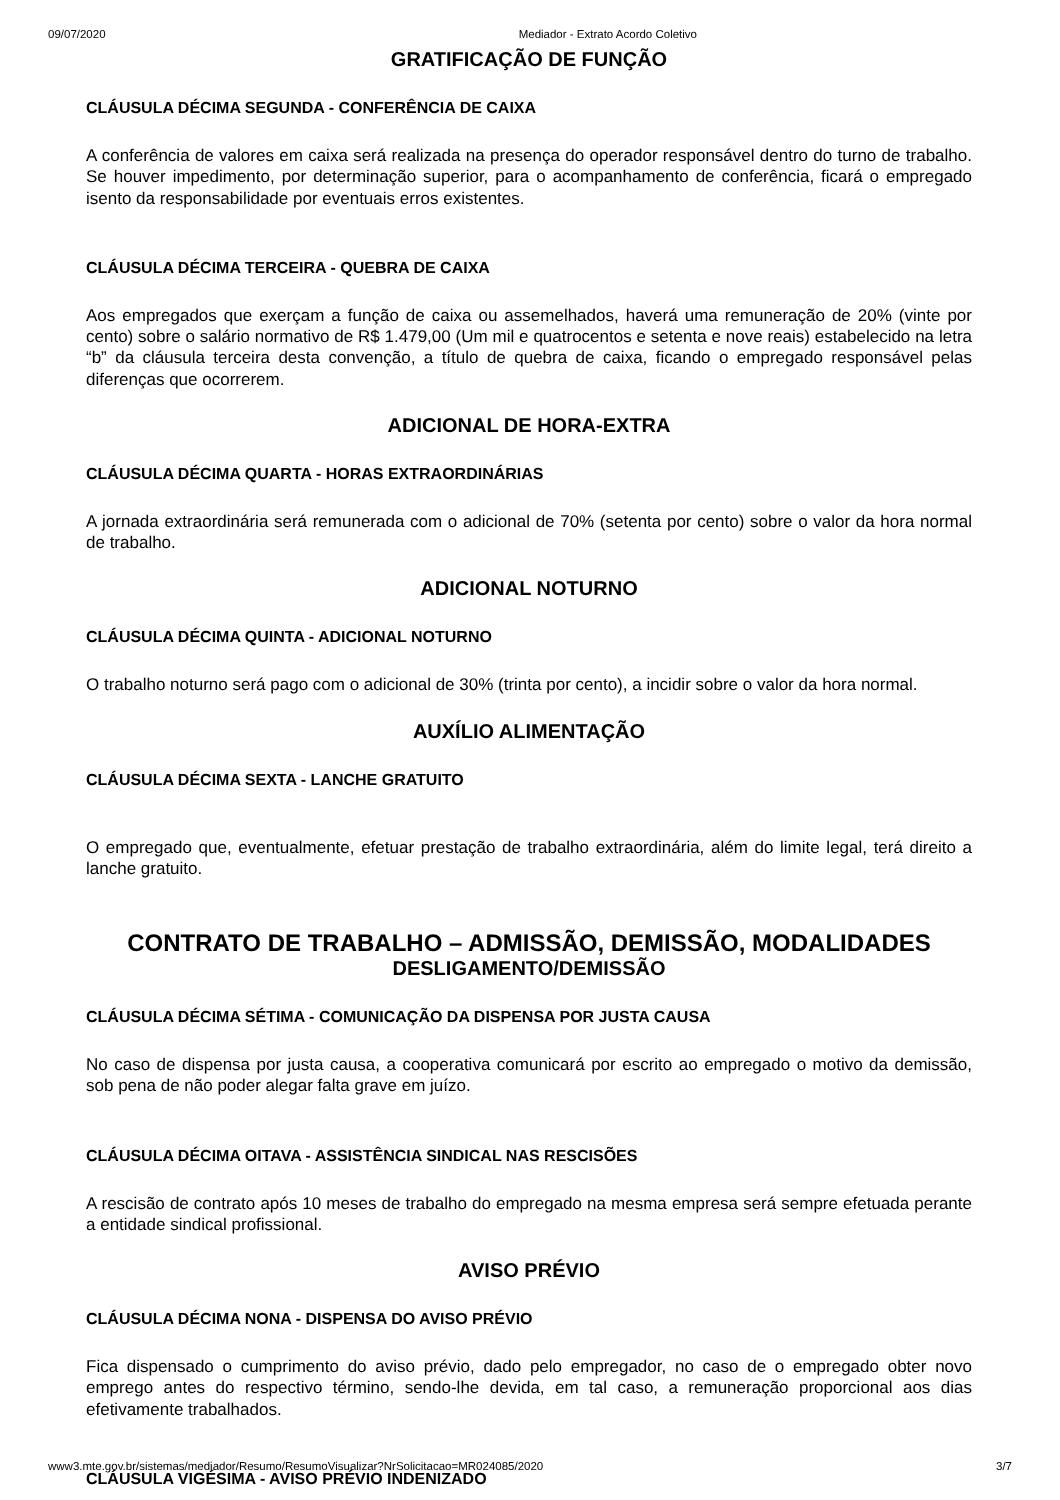09/07/2020 Mediador - Extrato Acordo Coletivo
GRATIFICAÇÃO DE FUNÇÃO
CLÁUSULA DÉCIMA SEGUNDA - CONFERÊNCIA DE CAIXA
A conferência de valores em caixa será realizada na presença do operador responsável dentro do turno de trabalho. Se houver impedimento, por determinação superior, para o acompanhamento de conferência, ficará o empregado isento da responsabilidade por eventuais erros existentes.
CLÁUSULA DÉCIMA TERCEIRA - QUEBRA DE CAIXA
Aos empregados que exerçam a função de caixa ou assemelhados, haverá uma remuneração de 20% (vinte por cento) sobre o salário normativo de R$ 1.479,00 (Um mil e quatrocentos e setenta e nove reais) estabelecido na letra “b” da cláusula terceira desta convenção, a título de quebra de caixa, ficando o empregado responsável pelas diferenças que ocorrerem.
ADICIONAL DE HORA-EXTRA
CLÁUSULA DÉCIMA QUARTA - HORAS EXTRAORDINÁRIAS
A jornada extraordinária será remunerada com o adicional de 70% (setenta por cento) sobre o valor da hora normal de trabalho.
ADICIONAL NOTURNO
CLÁUSULA DÉCIMA QUINTA - ADICIONAL NOTURNO
O trabalho noturno será pago com o adicional de 30% (trinta por cento), a incidir sobre o valor da hora normal.
AUXÍLIO ALIMENTAÇÃO
CLÁUSULA DÉCIMA SEXTA - LANCHE GRATUITO
O empregado que, eventualmente, efetuar prestação de trabalho extraordinária, além do limite legal, terá direito a lanche gratuito.
CONTRATO DE TRABALHO – ADMISSÃO, DEMISSÃO, MODALIDADES
DESLIGAMENTO/DEMISSÃO
CLÁUSULA DÉCIMA SÉTIMA - COMUNICAÇÃO DA DISPENSA POR JUSTA CAUSA
No caso de dispensa por justa causa, a cooperativa comunicará por escrito ao empregado o motivo da demissão, sob pena de não poder alegar falta grave em juízo.
CLÁUSULA DÉCIMA OITAVA - ASSISTÊNCIA SINDICAL NAS RESCISÕES
A rescisão de contrato após 10 meses de trabalho do empregado na mesma empresa será sempre efetuada perante a entidade sindical profissional.
AVISO PRÉVIO
CLÁUSULA DÉCIMA NONA - DISPENSA DO AVISO PRÉVIO
Fica dispensado o cumprimento do aviso prévio, dado pelo empregador, no caso de o empregado obter novo emprego antes do respectivo término, sendo-lhe devida, em tal caso, a remuneração proporcional aos dias efetivamente trabalhados.
CLÁUSULA VIGÉSIMA - AVISO PRÉVIO INDENIZADO
www3.mte.gov.br/sistemas/mediador/Resumo/ResumoVisualizar?NrSolicitacao=MR024085/2020 3/7